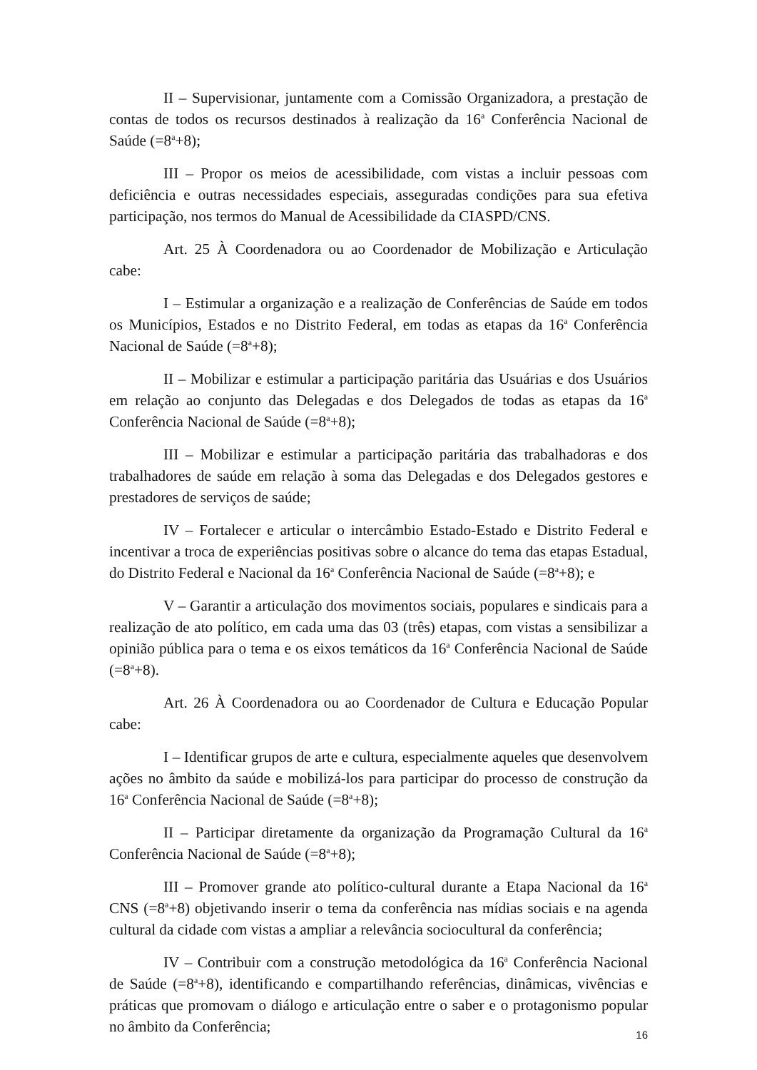II – Supervisionar, juntamente com a Comissão Organizadora, a prestação de contas de todos os recursos destinados à realização da 16<sup>a</sup> Conferência Nacional de Saúde (=8<sup>a</sup>+8);
III – Propor os meios de acessibilidade, com vistas a incluir pessoas com deficiência e outras necessidades especiais, asseguradas condições para sua efetiva participação, nos termos do Manual de Acessibilidade da CIASPD/CNS.
Art. 25 À Coordenadora ou ao Coordenador de Mobilização e Articulação cabe:
I – Estimular a organização e a realização de Conferências de Saúde em todos os Municípios, Estados e no Distrito Federal, em todas as etapas da 16<sup>a</sup> Conferência Nacional de Saúde (=8<sup>a</sup>+8);
II – Mobilizar e estimular a participação paritária das Usuárias e dos Usuários em relação ao conjunto das Delegadas e dos Delegados de todas as etapas da 16<sup>a</sup> Conferência Nacional de Saúde (=8<sup>a</sup>+8);
III – Mobilizar e estimular a participação paritária das trabalhadoras e dos trabalhadores de saúde em relação à soma das Delegadas e dos Delegados gestores e prestadores de serviços de saúde;
IV – Fortalecer e articular o intercâmbio Estado-Estado e Distrito Federal e incentivar a troca de experiências positivas sobre o alcance do tema das etapas Estadual, do Distrito Federal e Nacional da 16<sup>a</sup> Conferência Nacional de Saúde (=8<sup>a</sup>+8); e
V – Garantir a articulação dos movimentos sociais, populares e sindicais para a realização de ato político, em cada uma das 03 (três) etapas, com vistas a sensibilizar a opinião pública para o tema e os eixos temáticos da 16<sup>a</sup> Conferência Nacional de Saúde (=8<sup>a</sup>+8).
Art. 26 À Coordenadora ou ao Coordenador de Cultura e Educação Popular cabe:
I – Identificar grupos de arte e cultura, especialmente aqueles que desenvolvem ações no âmbito da saúde e mobilizá-los para participar do processo de construção da 16<sup>a</sup> Conferência Nacional de Saúde (=8<sup>a</sup>+8);
II – Participar diretamente da organização da Programação Cultural da 16<sup>a</sup> Conferência Nacional de Saúde (=8<sup>a</sup>+8);
III – Promover grande ato político-cultural durante a Etapa Nacional da 16<sup>a</sup> CNS (=8<sup>a</sup>+8) objetivando inserir o tema da conferência nas mídias sociais e na agenda cultural da cidade com vistas a ampliar a relevância sociocultural da conferência;
IV – Contribuir com a construção metodológica da 16<sup>a</sup> Conferência Nacional de Saúde (=8<sup>a</sup>+8), identificando e compartilhando referências, dinâmicas, vivências e práticas que promovam o diálogo e articulação entre o saber e o protagonismo popular no âmbito da Conferência;
16